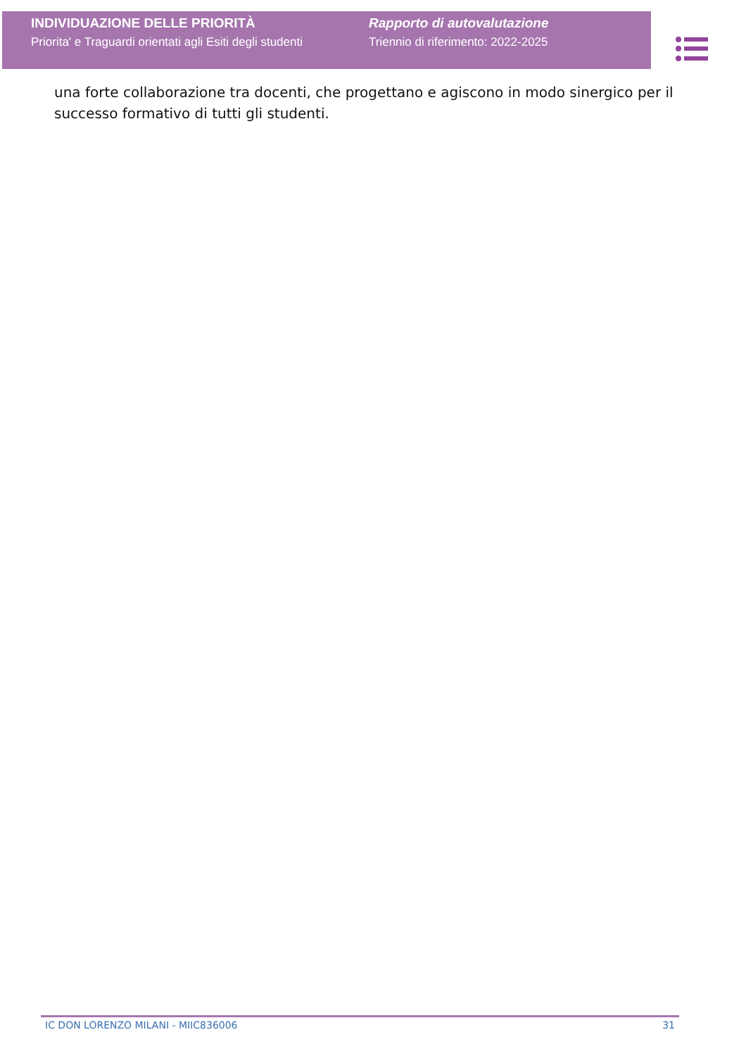INDIVIDUAZIONE DELLE PRIORITÀ
Priorita' e Traguardi orientati agli Esiti degli studenti
Rapporto di autovalutazione
Triennio di riferimento: 2022-2025
una forte collaborazione tra docenti, che progettano e agiscono in modo sinergico per il successo formativo di tutti gli studenti.
IC DON LORENZO MILANI - MIIC836006 31